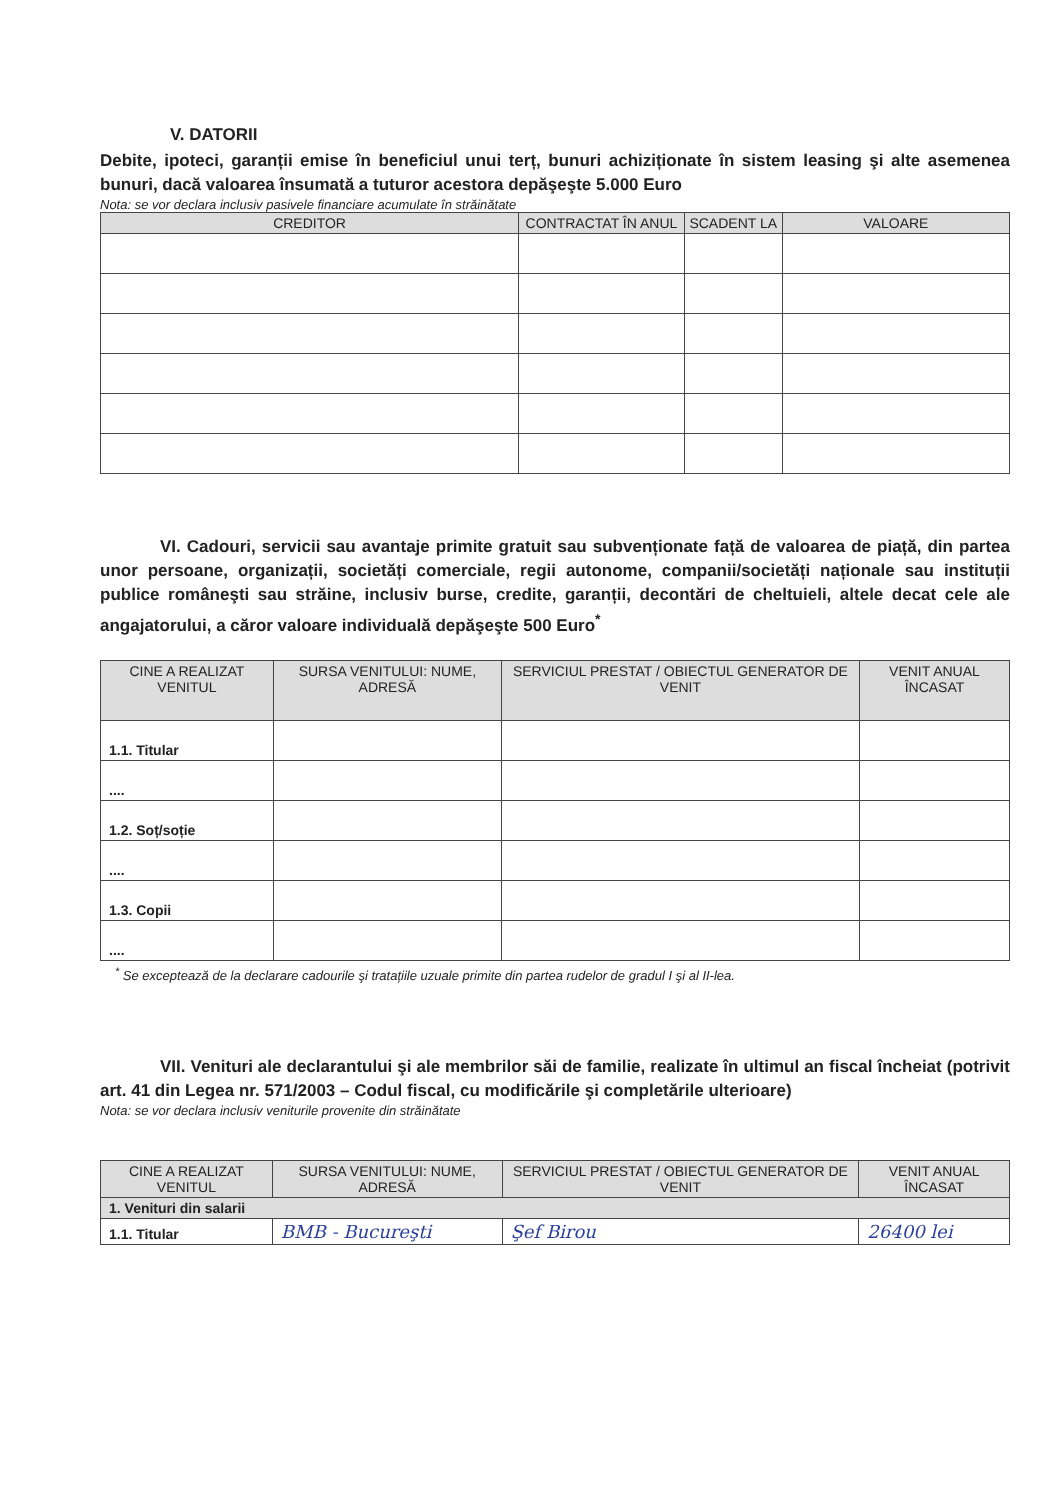V. DATORII
Debite, ipoteci, garanții emise în beneficiul unui terț, bunuri achiziționate în sistem leasing şi alte asemenea bunuri, dacă valoarea însumată a tuturor acestora depăşeşte 5.000 Euro
Nota: se vor declara inclusiv pasivele financiare acumulate în străinătate
| CREDITOR | CONTRACTAT ÎN ANUL | SCADENT LA | VALOARE |
| --- | --- | --- | --- |
VI. Cadouri, servicii sau avantaje primite gratuit sau subvenționate față de valoarea de piață, din partea unor persoane, organizații, societăți comerciale, regii autonome, companii/societăți naționale sau instituții publice româneşti sau străine, inclusiv burse, credite, garanții, decontări de cheltuieli, altele decat cele ale angajatorului, a căror valoare individuală depăşeşte 500 Euro<sup>*</sup>
| CINE A REALIZAT VENITUL | SURSA VENITULUI: NUME, ADRESĂ | SERVICIUL PRESTAT / OBIECTUL GENERATOR DE VENIT | VENIT ANUAL ÎNCASAT |
| --- | --- | --- | --- |
| 1.1. Titular | | | |
| .... | | | |
| 1.2. Soț/soție | | | |
| .... | | | |
| 1.3. Copii | | | |
| .... | | | |
<sup>*</sup> Se exceptează de la declarare cadourile şi tratațiile uzuale primite din partea rudelor de gradul I şi al II-lea.
VII. Venituri ale declarantului şi ale membrilor săi de familie, realizate în ultimul an fiscal încheiat (potrivit art. 41 din Legea nr. 571/2003 – Codul fiscal, cu modificările şi completările ulterioare)
Nota: se vor declara inclusiv veniturile provenite din străinătate
| CINE A REALIZAT VENITUL | SURSA VENITULUI: NUME, ADRESĂ | SERVICIUL PRESTAT / OBIECTUL GENERATOR DE VENIT | VENIT ANUAL ÎNCASAT |
| --- | --- | --- | --- |
| 1. Venituri din salarii | | | |
| 1.1. Titular | BMB - Bucureşti | Şef Birou | 26400 lei |